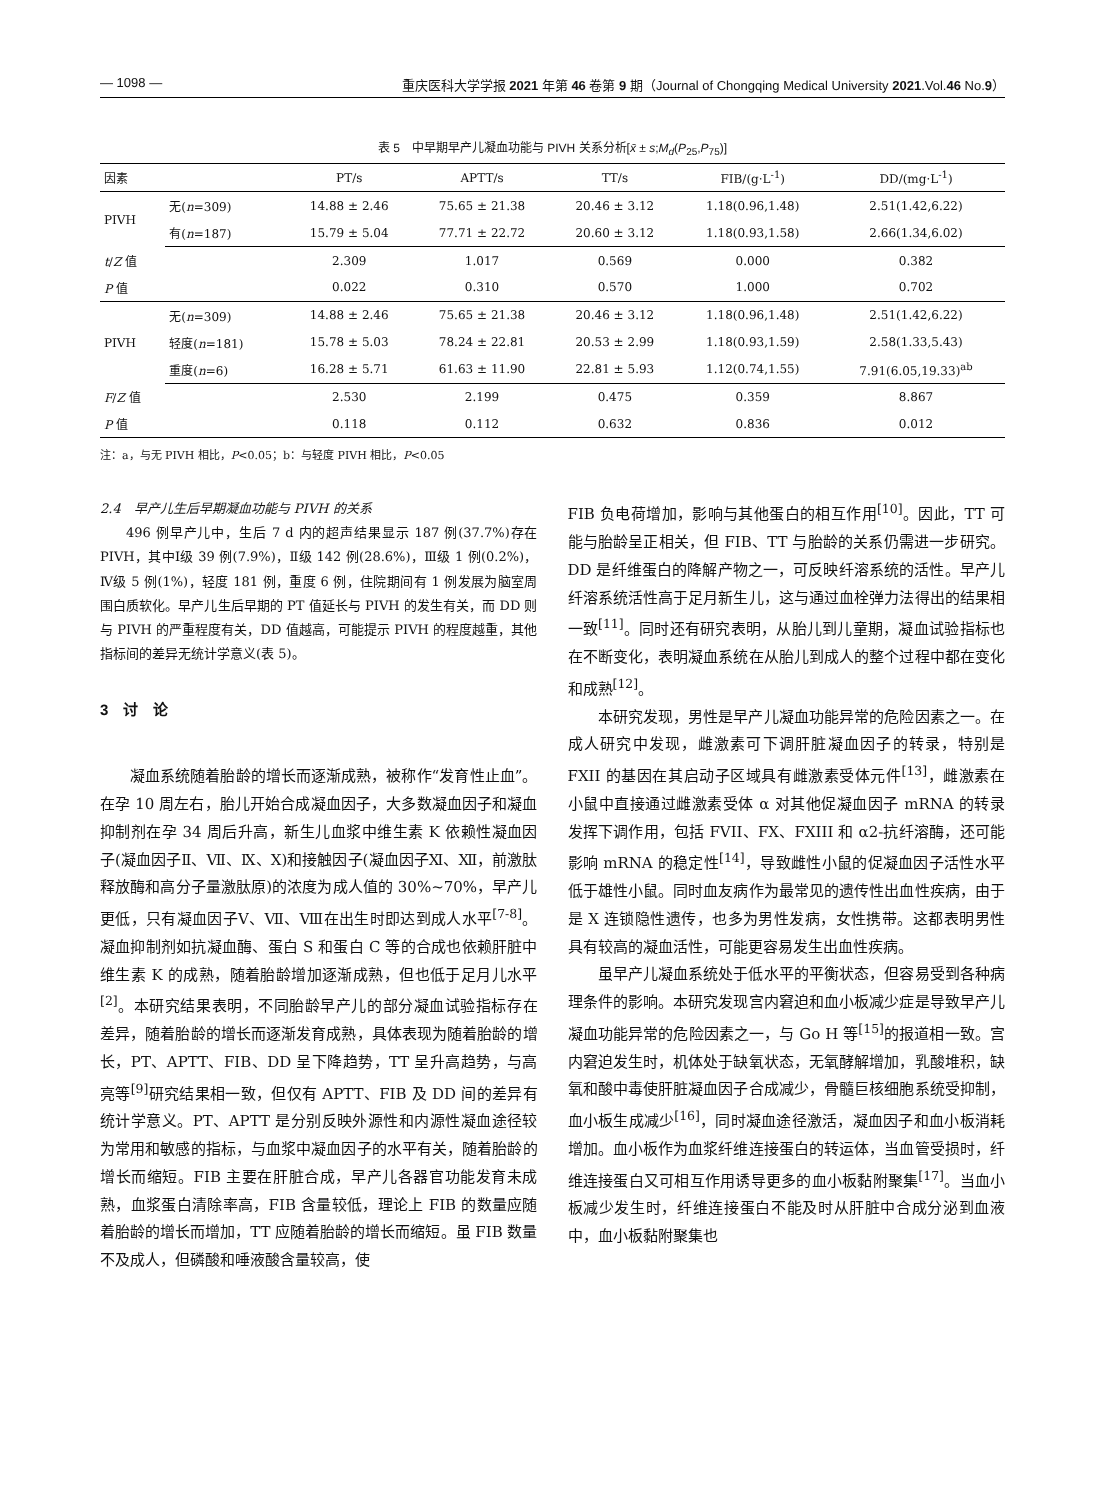— 1098 — 重庆医科大学学报 2021 年第 46 卷第 9 期（Journal of Chongqing Medical University 2021.Vol.46 No.9）
表 5　中早期早产儿凝血功能与 PIVH 关系分析[x̄ ± s;M<sub>d</sub>(P<sub>25</sub>,P<sub>75</sub>)]
| 因素 | | PT/s | APTT/s | TT/s | FIB/(g·L<sup>-1</sup>) | DD/(mg·L<sup>-1</sup>) |
| --- | --- | --- | --- | --- | --- | --- |
| PIVH | 无( n =309) | 14.88 ± 2.46 | 75.65 ± 21.38 | 20.46 ± 3.12 | 1.18(0.96,1.48) | 2.51(1.42,6.22) |
| | 有( n =187) | 15.79 ± 5.04 | 77.71 ± 22.72 | 20.60 ± 3.12 | 1.18(0.93,1.58) | 2.66(1.34,6.02) |
| t / Z 值 | | 2.309 | 1.017 | 0.569 | 0.000 | 0.382 |
| P 值 | | 0.022 | 0.310 | 0.570 | 1.000 | 0.702 |
| PIVH | 无( n =309) | 14.88 ± 2.46 | 75.65 ± 21.38 | 20.46 ± 3.12 | 1.18(0.96,1.48) | 2.51(1.42,6.22) |
| | 轻度( n =181) | 15.78 ± 5.03 | 78.24 ± 22.81 | 20.53 ± 2.99 | 1.18(0.93,1.59) | 2.58(1.33,5.43) |
| | 重度( n =6) | 16.28 ± 5.71 | 61.63 ± 11.90 | 22.81 ± 5.93 | 1.12(0.74,1.55) | 7.91(6.05,19.33)<sup>ab</sup> |
| F / Z 值 | | 2.530 | 2.199 | 0.475 | 0.359 | 8.867 |
| P 值 | | 0.118 | 0.112 | 0.632 | 0.836 | 0.012 |
注：a，与无 PIVH 相比，P<0.05；b：与轻度 PIVH 相比，P<0.05
2.4　早产儿生后早期凝血功能与 PIVH 的关系
496 例早产儿中，生后 7 d 内的超声结果显示 187 例(37.7%)存在 PIVH，其中Ⅰ级 39 例(7.9%)，Ⅱ级 142 例(28.6%)，Ⅲ级 1 例(0.2%)，Ⅳ级 5 例(1%)，轻度 181 例，重度 6 例，住院期间有 1 例发展为脑室周围白质软化。早产儿生后早期的 PT 值延长与 PIVH 的发生有关，而 DD 则与 PIVH 的严重程度有关，DD 值越高，可能提示 PIVH 的程度越重，其他指标间的差异无统计学意义(表 5)。
3　讨　论
凝血系统随着胎龄的增长而逐渐成熟，被称作“发育性止血”。在孕 10 周左右，胎儿开始合成凝血因子，大多数凝血因子和凝血抑制剂在孕 34 周后升高，新生儿血浆中维生素 K 依赖性凝血因子(凝血因子Ⅱ、Ⅶ、Ⅸ、Ⅹ)和接触因子(凝血因子Ⅺ、Ⅻ，前激肽释放酶和高分子量激肽原)的浓度为成人值的 30%~70%，早产儿更低，只有凝血因子Ⅴ、Ⅶ、Ⅷ在出生时即达到成人水平<sup>[7-8]</sup>。凝血抑制剂如抗凝血酶、蛋白 S 和蛋白 C 等的合成也依赖肝脏中维生素 K 的成熟，随着胎龄增加逐渐成熟，但也低于足月儿水平<sup>[2]</sup>。本研究结果表明，不同胎龄早产儿的部分凝血试验指标存在差异，随着胎龄的增长而逐渐发育成熟，具体表现为随着胎龄的增长，PT、APTT、FIB、DD 呈下降趋势，TT 呈升高趋势，与高亮等<sup>[9]</sup>研究结果相一致，但仅有 APTT、FIB 及 DD 间的差异有统计学意义。PT、APTT 是分别反映外源性和内源性凝血途径较为常用和敏感的指标，与血浆中凝血因子的水平有关，随着胎龄的增长而缩短。FIB 主要在肝脏合成，早产儿各器官功能发育未成熟，血浆蛋白清除率高，FIB 含量较低，理论上 FIB 的数量应随着胎龄的增长而增加，TT 应随着胎龄的增长而缩短。虽 FIB 数量不及成人，但磷酸和唾液酸含量较高，使
FIB 负电荷增加，影响与其他蛋白的相互作用<sup>[10]</sup>。因此，TT 可能与胎龄呈正相关，但 FIB、TT 与胎龄的关系仍需进一步研究。DD 是纤维蛋白的降解产物之一，可反映纤溶系统的活性。早产儿纤溶系统活性高于足月新生儿，这与通过血栓弹力法得出的结果相一致<sup>[11]</sup>。同时还有研究表明，从胎儿到儿童期，凝血试验指标也在不断变化，表明凝血系统在从胎儿到成人的整个过程中都在变化和成熟<sup>[12]</sup>。
本研究发现，男性是早产儿凝血功能异常的危险因素之一。在成人研究中发现，雌激素可下调肝脏凝血因子的转录，特别是 FXII 的基因在其启动子区域具有雌激素受体元件<sup>[13]</sup>，雌激素在小鼠中直接通过雌激素受体 α 对其他促凝血因子 mRNA 的转录发挥下调作用，包括 FVII、FX、FXIII 和 α2-抗纤溶酶，还可能影响 mRNA 的稳定性<sup>[14]</sup>，导致雌性小鼠的促凝血因子活性水平低于雄性小鼠。同时血友病作为最常见的遗传性出血性疾病，由于是 X 连锁隐性遗传，也多为男性发病，女性携带。这都表明男性具有较高的凝血活性，可能更容易发生出血性疾病。
虽早产儿凝血系统处于低水平的平衡状态，但容易受到各种病理条件的影响。本研究发现宫内窘迫和血小板减少症是导致早产儿凝血功能异常的危险因素之一，与 Go H 等<sup>[15]</sup>的报道相一致。宫内窘迫发生时，机体处于缺氧状态，无氧酵解增加，乳酸堆积，缺氧和酸中毒使肝脏凝血因子合成减少，骨髓巨核细胞系统受抑制，血小板生成减少<sup>[16]</sup>，同时凝血途径激活，凝血因子和血小板消耗增加。血小板作为血浆纤维连接蛋白的转运体，当血管受损时，纤维连接蛋白又可相互作用诱导更多的血小板黏附聚集<sup>[17]</sup>。当血小板减少发生时，纤维连接蛋白不能及时从肝脏中合成分泌到血液中，血小板黏附聚集也